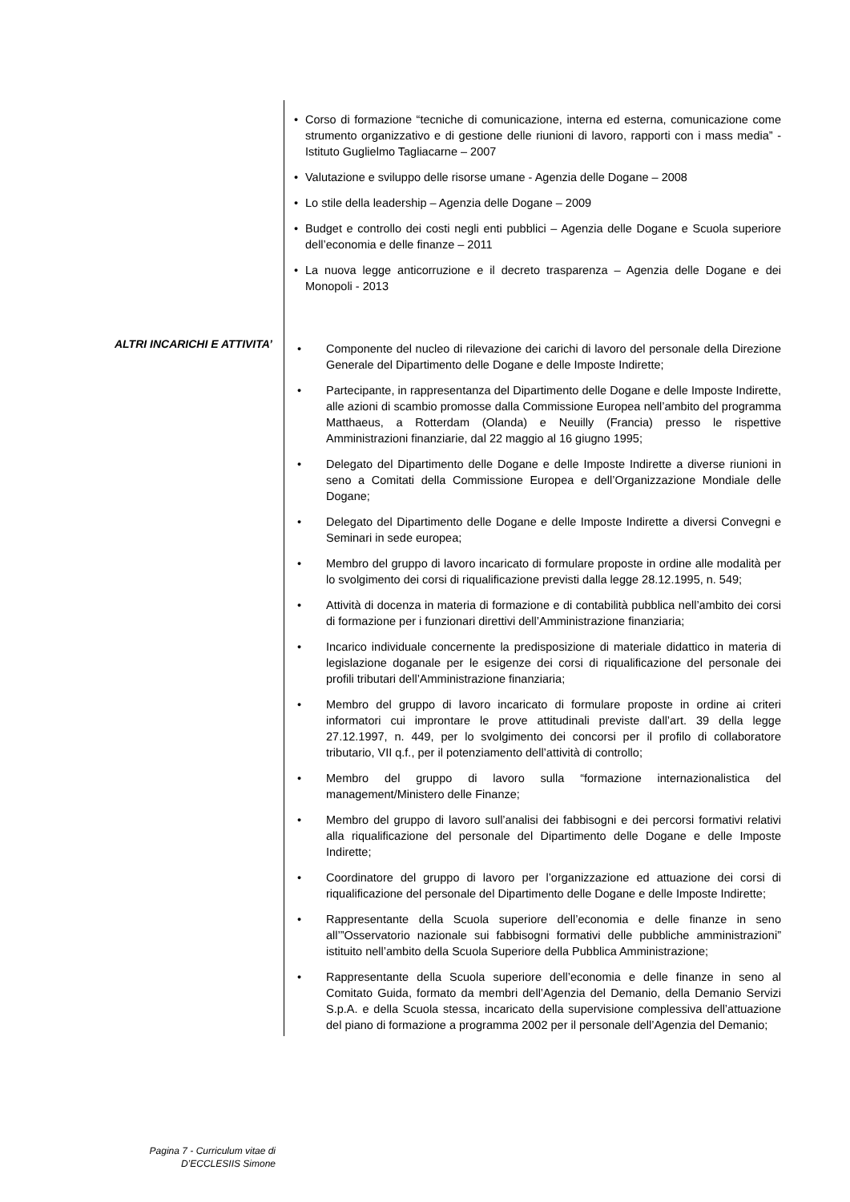Corso di formazione “tecniche di comunicazione, interna ed esterna, comunicazione come strumento organizzativo e di gestione delle riunioni di lavoro, rapporti con i mass media” - Istituto Guglielmo Tagliacarne – 2007
Valutazione e sviluppo delle risorse umane - Agenzia delle Dogane – 2008
Lo stile della leadership – Agenzia delle Dogane – 2009
Budget e controllo dei costi negli enti pubblici – Agenzia delle Dogane e Scuola superiore dell’economia e delle finanze – 2011
La nuova legge anticorruzione e il decreto trasparenza – Agenzia delle Dogane e dei Monopoli - 2013
ALTRI INCARICHI E ATTIVITA’
Componente del nucleo di rilevazione dei carichi di lavoro del personale della Direzione Generale del Dipartimento delle Dogane e delle Imposte Indirette;
Partecipante, in rappresentanza del Dipartimento delle Dogane e delle Imposte Indirette, alle azioni di scambio promosse dalla Commissione Europea nell’ambito del programma Matthaeus, a Rotterdam (Olanda) e Neuilly (Francia) presso le rispettive Amministrazioni finanziarie, dal 22 maggio al 16 giugno 1995;
Delegato del Dipartimento delle Dogane e delle Imposte Indirette a diverse riunioni in seno a Comitati della Commissione Europea e dell’Organizzazione Mondiale delle Dogane;
Delegato del Dipartimento delle Dogane e delle Imposte Indirette a diversi Convegni e Seminari in sede europea;
Membro del gruppo di lavoro incaricato di formulare proposte in ordine alle modalità per lo svolgimento dei corsi di riqualificazione previsti dalla legge 28.12.1995, n. 549;
Attività di docenza in materia di formazione e di contabilità pubblica nell’ambito dei corsi di formazione per i funzionari direttivi dell’Amministrazione finanziaria;
Incarico individuale concernente la predisposizione di materiale didattico in materia di legislazione doganale per le esigenze dei corsi di riqualificazione del personale dei profili tributari dell’Amministrazione finanziaria;
Membro del gruppo di lavoro incaricato di formulare proposte in ordine ai criteri informatori cui improntare le prove attitudinali previste dall’art. 39 della legge 27.12.1997, n. 449, per lo svolgimento dei concorsi per il profilo di collaboratore tributario, VII q.f., per il potenziamento dell’attività di controllo;
Membro del gruppo di lavoro sulla “formazione internazionalistica del management/Ministero delle Finanze;
Membro del gruppo di lavoro sull’analisi dei fabbisogni e dei percorsi formativi relativi alla riqualificazione del personale del Dipartimento delle Dogane e delle Imposte Indirette;
Coordinatore del gruppo di lavoro per l’organizzazione ed attuazione dei corsi di riqualificazione del personale del Dipartimento delle Dogane e delle Imposte Indirette;
Rappresentante della Scuola superiore dell’economia e delle finanze in seno all’”Osservatorio nazionale sui fabbisogni formativi delle pubbliche amministrazioni” istituito nell’ambito della Scuola Superiore della Pubblica Amministrazione;
Rappresentante della Scuola superiore dell’economia e delle finanze in seno al Comitato Guida, formato da membri dell’Agenzia del Demanio, della Demanio Servizi S.p.A. e della Scuola stessa, incaricato della supervisione complessiva dell’attuazione del piano di formazione a programma 2002 per il personale dell’Agenzia del Demanio;
Pagina 7 - Curriculum vitae di
D’ECCLESIIS Simone